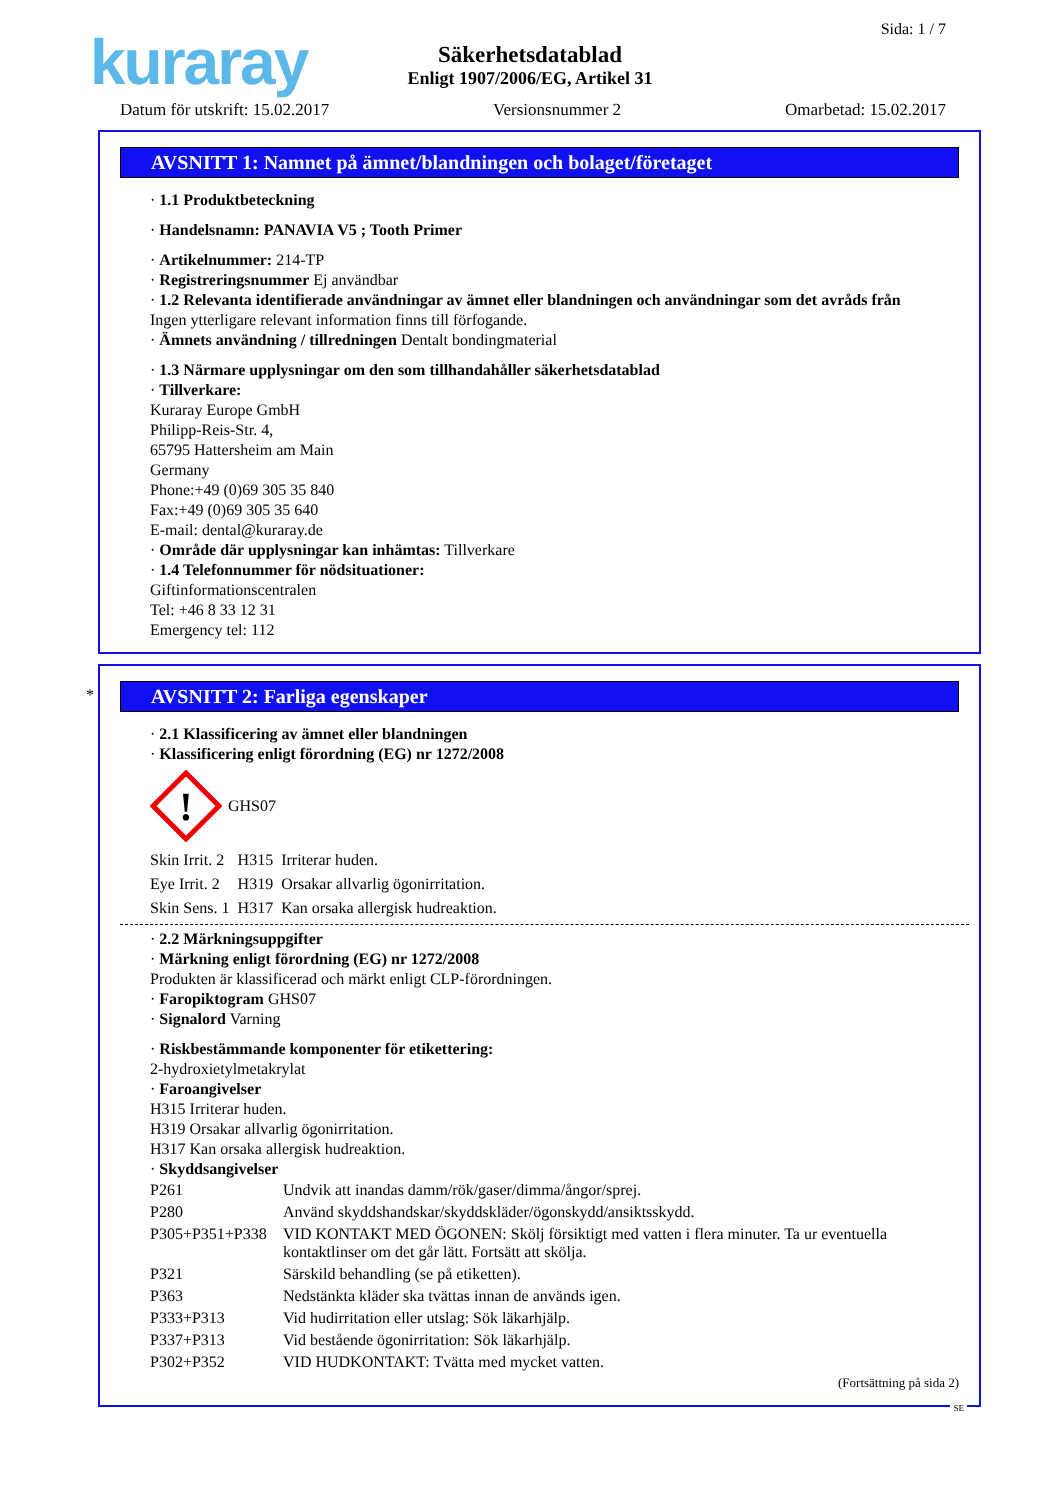kuraray Sida: 1 / 7
Säkerhetsdatablad
Enligt 1907/2006/EG, Artikel 31
Datum för utskrift: 15.02.2017 Versionsnummer 2 Omarbetad: 15.02.2017
AVSNITT 1: Namnet på ämnet/blandningen och bolaget/företaget
· 1.1 Produktbeteckning
· Handelsnamn: PANAVIA V5 ; Tooth Primer
· Artikelnummer: 214-TP
· Registreringsnummer Ej användbar
· 1.2 Relevanta identifierade användningar av ämnet eller blandningen och användningar som det avråds från
Ingen ytterligare relevant information finns till förfogande.
· Ämnets användning / tillredningen Dentalt bondingmaterial
· 1.3 Närmare upplysningar om den som tillhandahåller säkerhetsdatablad
· Tillverkare:
Kuraray Europe GmbH
Philipp-Reis-Str. 4,
65795 Hattersheim am Main
Germany
Phone:+49 (0)69 305 35 840
Fax:+49 (0)69 305 35 640
E-mail: dental@kuraray.de
· Område där upplysningar kan inhämtas: Tillverkare
· 1.4 Telefonnummer för nödsituationer:
Giftinformationscentralen
Tel: +46 8 33 12 31
Emergency tel: 112
*
AVSNITT 2: Farliga egenskaper
· 2.1 Klassificering av ämnet eller blandningen
· Klassificering enligt förordning (EG) nr 1272/2008
!
GHS07
| Skin Irrit. 2 | H315 | Irriterar huden. |
| Eye Irrit. 2 | H319 | Orsakar allvarlig ögonirritation. |
| Skin Sens. 1 | H317 | Kan orsaka allergisk hudreaktion. |
· 2.2 Märkningsuppgifter
· Märkning enligt förordning (EG) nr 1272/2008
Produkten är klassificerad och märkt enligt CLP-förordningen.
· Faropiktogram GHS07
· Signalord Varning
· Riskbestämmande komponenter för etikettering:
2-hydroxietylmetakrylat
· Faroangivelser
H315 Irriterar huden.
H319 Orsakar allvarlig ögonirritation.
H317 Kan orsaka allergisk hudreaktion.
· Skyddsangivelser
| P261 | Undvik att inandas damm/rök/gaser/dimma/ångor/sprej. |
| P280 | Använd skyddshandskar/skyddskläder/ögonskydd/ansiktsskydd. |
| P305+P351+P338 | VID KONTAKT MED ÖGONEN: Skölj försiktigt med vatten i flera minuter. Ta ur eventuella kontaktlinser om det går lätt. Fortsätt att skölja. |
| P321 | Särskild behandling (se på etiketten). |
| P363 | Nedstänkta kläder ska tvättas innan de används igen. |
| P333+P313 | Vid hudirritation eller utslag: Sök läkarhjälp. |
| P337+P313 | Vid bestående ögonirritation: Sök läkarhjälp. |
| P302+P352 | VID HUDKONTAKT: Tvätta med mycket vatten. |
(Fortsättning på sida 2)
SE